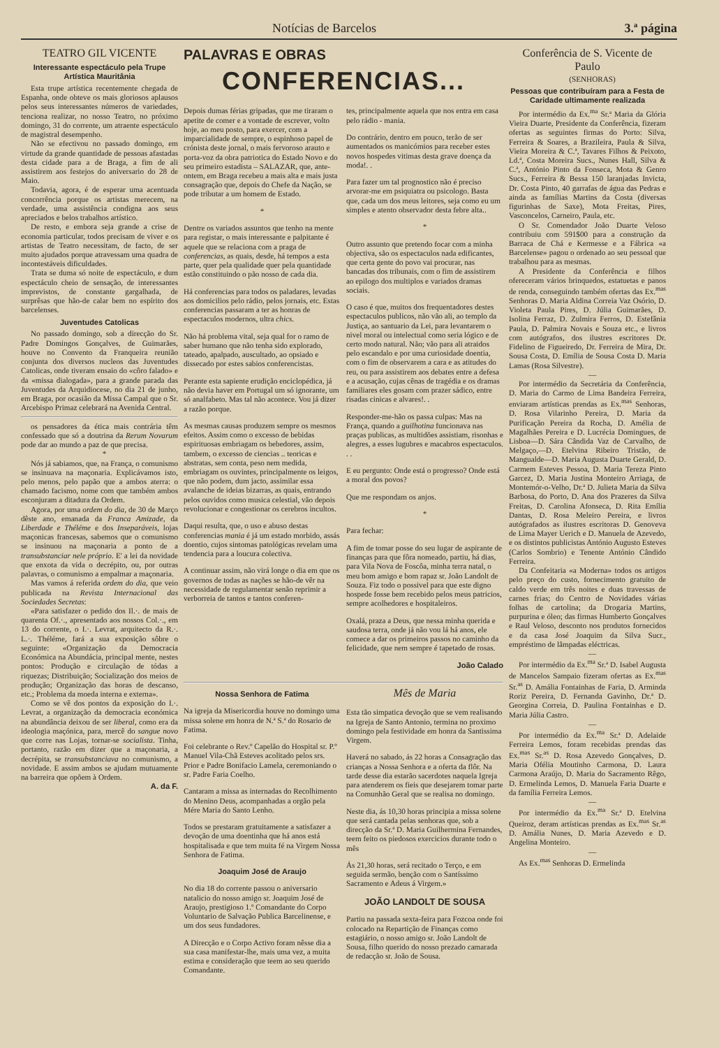Notícias de Barcelos 3.ª página
TEATRO GIL VICENTE
Interessante espectáculo pela Trupe Artística Mauritânia
Esta trupe artística recentemente chegada de Espanha, onde obteve os mais gloriosos aplausos pelos seus interessantes números de variedades, tenciona realizar, no nosso Teatro, no próximo domingo, 31 do corrente, um atraente espectáculo de magistral desempenho.
Não se efectivou no passado domingo, em virtude da grande quantidade de pessoas afastadas desta cidade para a de Braga, a fim de ali assistirem aos festejos do aniversario do 28 de Maio.
Todavia, agora, é de esperar uma acentuada concorrência porque os artistas merecem, na verdade, uma assistência condigna aos seus apreciados e belos trabalhos artístico.
De resto, e embora seja grande a crise de economia particular, todos precisam de viver e os artistas de Teatro necessitam, de facto, de ser muito ajudados porque atravessam uma quadra de incontestáveis dificuldades.
Trata se duma só noite de espectáculo, e dum espectáculo cheio de sensação, de interessantes imprevistos, de constante gargalhada, de surprêsas que hão-de calar bem no espírito dos barcelenses.
Juventudes Catolicas
No passado domingo, sob a direcção do Sr. Padre Domingos Gonçalves, de Guimarães, houve no Convento da Franqueira reunião conjunta dos diversos nucleos das Juventudes Catolicas, onde tiveram ensaio do «côro falado» e da «missa dialogada», para a grande parada das Juventudes da Arquidiocese, no dia 21 de junho, em Braga, por ocasião da Missa Campal que o Sr. Arcebispo Primaz celebrará na Avenida Central.
os pensadores da ética mais contrária têm confessado que só a doutrina da Rerum Novarum pode dar ao mundo a paz de que precisa.
*
Nós já sabiamos, que, na França, o comunismo se insinuava na maçonaria. Explicávamos isto, pelo menos, pelo papão que a ambos aterra: o chamado facismo, nome com que também ambos esconjuram a ditadura da Ordem.
Agora, por uma ordem do dia, de 30 de Março dêste ano, emanada da Franca Amizade, da Liberdade e Théléme e dos Inseparáveis, lojas maçonicas francesas, sabemos que o comunismo se insinuou na maçonaria a ponto de a transubstanciar nele próprio. E' a lei da novidade que enxota da vida o decrépito, ou, por outras palavras, o comunismo a empalmar a maçonaria.
Mas vamos á referida ordem do dia, que veio publicada na Revista Internacional das Sociedades Secretas:
«Para satisfazer o pedido dos Il.·. de mais de quarenta Of.·., apresentado aos nossos Col.·., em 13 do corrente, o I.·. Levrat, arquitecto da R.·. L.·. Théléme, fará a sua exposição sôbre o seguinte: «Organização da Democracia Económica na Abundácia, principal mente, nestes pontos: Produção e circulação de tódas a riquezas; Distribuição; Socialização dos meios de produção; Organização das horas de descanso, etc.; Problema da moeda interna e externa».
Como se vê dos pontos da exposição do I.·. Levrat, a organização da democracia económica na abundância deixou de ser liberal, como era da ideologia maçónica, para, mercê do sangue novo que corre nas Lojas, tornar-se socialista. Tinha, portanto, razão em dizer que a maçonaria, a decrépita, se transubstanciava no comunismo, a novidade. E assim ambos se ajudam mutuamente na barreira que opõem à Ordem.
A. da F.
PALAVRAS E OBRAS
CONFERENCIAS...
Depois dumas férias gripadas, que me tiraram o apetite de comer e a vontade de escrever, volto hoje, ao meu posto, para exercer, com a imparcialidade de sempre, o espinhoso papel de crónista deste jornal, o mais fervoroso arauto e porta-voz da obra patriotica do Estado Novo e do seu primeiro estadista – SALAZAR, que, ante-ontem, em Braga recebeu a mais alta e mais justa consagração que, depois do Chefe da Nação, se pode tributar a um homem de Estado.
*
Dentre os variados assuntos que tenho na mente para registar, o mais interessante e palpitante é aquele que se relaciona com a praga de conferencias, as quais, desde, há tempos a esta parte, quer pela qualidade quer pela quantidade estão constituindo o pão nosso de cada dia.
Há conferencias para todos os paladares, levadas aos domicilios pelo rádio, pelos jornais, etc. Estas conferencias passaram a ter as honras de espectaculos modernos, ultra chics.
Não há problema vital, seja qual for o ramo de saber humano que não tenha sido explorado, tateado, apalpado, auscultado, ao opsiado e dissecado por estes sabios conferencistas.
Perante esta sapiente erudição enciclopédica, já não devia haver em Portugal um só ignorante, um só analfabeto. Mas tal não acontece. Vou já dizer a razão porque.
As mesmas causas produzem sempre os mesmos efeitos. Assim como o excesso de bebidas espirituosas embriagam os bebedores, assim, tambem, o excesso de ciencias .. teoricas e abstratas, sem conta, peso nem medida, embriagam os ouvintes, principalmente os leigos, que não podem, dum jacto, assimilar essa avalanche de ideias bizarras, as quais, entrando pelos ouvidos como musica celestial, vão depois revolucionar e congestionar os cerebros incultos.
Daqui resulta, que, o uso e abuso destas conferencias mania é já um estado morbido, assás doentio, cujos sintomas patológicas revelam uma tendencia para a loucura colectiva.
A continuar assim, não virá longe o dia em que os governos de todas as nações se hão-de vêr na necessidade de regulamentar senão reprimir a verborreia de tantos e tantos conferen-
tes, principalmente aquela que nos entra em casa pelo rádio - mania.
Do contrário, dentro em pouco, terão de ser aumentados os manicómios para receber estes novos hospedes vitimas desta grave doença da moda!. .
Para fazer um tal prognostico não é preciso arvorar-me em psiquiatra ou psicologo. Basta que, cada um dos meus leitores, seja como eu um simples e atento observador desta febre alta..
*
Outro assunto que pretendo focar com a minha objectiva, são os espectaculos nada edificantes, que certa gente do povo vai procurar, nas bancadas dos tribunais, com o fim de assistirem ao epilogo dos multiplos e variados dramas sociais.
O caso é que, muitos dos frequentadores destes espectaculos publicos, não vão ali, ao templo da Justiça, ao santuario da Lei, para levantarem o nivel moral ou intelectual como seria lógico e de certo modo natural. Não; vão para ali atraidos pelo escandalo e por uma curiosidade doentia, com o fim de observarem a cara e as atitudes do reu, ou para assistirem aos debates entre a defesa e a acusação, cujas cênas de tragédia e os dramas familiares eles gosam com prazer sádico, entre risadas cinicas e alvares!. .
Responder-me-hão os passa culpas: Mas na França, quando a guilhotina funcionava nas praças publicas, as multidões assistiam, risonhas e alegres, a esses lugubres e macabros espectaculos. . .
E eu pergunto: Onde está o progresso? Onde está a moral dos povos?
Que me respondam os anjos.
*
Para fechar:
A fim de tomar posse do seu lugar de aspirante de finanças para que fôra nomeado, partiu, há dias, para Vila Nova de Foscôa, minha terra natal, o meu bom amigo e bom rapaz sr. João Landolt de Souza. Fiz todo o possivel para que este digno hospede fosse bem recebido pelos meus patricios, sempre acolhedores e hospitaleiros.
Oxalá, praza a Deus, que nessa minha querida e saudosa terra, onde já não vou lá há anos, ele comece a dar os primeiros passos no caminho da felicidade, que nem sempre é tapetado de rosas.
João Calado
Nossa Senhora de Fatima
Na igreja da Misericordia houve no domingo uma missa solene em honra de N.ª S.ª do Rosario de Fatima.
Foi celebrante o Rev.º Capelão do Hospital sr. P.º Manuel Vila-Chã Esteves acolitado pelos srs. Prior e Padre Bonifacio Lamela, ceremoniando o sr. Padre Faria Coelho.
Cantaram a missa as internadas do Recolhimento do Menino Deus, acompanhadas a orgão pela Mére Maria do Santo Lenho.
Todos se prestaram gratuitamente a satisfazer a devoção de uma doentinha que há anos está hospitalisada e que tem muita fé na Virgem Nossa Senhora de Fatima.
Joaquim José de Araujo
No dia 18 do corrente passou o aniversario natalicio do nosso amigo sr. Joaquim José de Araujo, prestigioso 1.º Comandante do Corpo Voluntario de Salvação Publica Barcelinense, e um dos seus fundadores.
A Direcção e o Corpo Activo foram nêsse dia a sua casa manifestar-lhe, mais uma vez, a muita estima e consideração que teem ao seu querido Comandante.
Mês de Maria
Esta tão simpatica devoção que se vem realisando na Igreja de Santo Antonio, termina no proximo domingo pela festividade em honra da Santissima Virgem.
Haverá no sabado, ás 22 horas a Consagração das crianças a Nossa Senhora e a oferta da flôr. Na tarde desse dia estarão sacerdotes naquela Igreja para atenderem os fieis que desejarem tomar parte na Comunhão Geral que se realisa no domingo.
Neste dia, ás 10,30 horas principia a missa solene que será cantada pelas senhoras que, sob a direcção da Sr.ª D. Maria Guilhermina Fernandes, teem feito os piedosos exercicios durante todo o mês
Ás 21,30 horas, será recitado o Terço, e em seguida sermão, benção com o Santíssimo Sacramento e Adeus á Virgem.»
JOÃO LANDOLT DE SOUSA
Partiu na passada sexta-feira para Fozcoa onde foi colocado na Repartição de Finanças como estagiário, o nosso amigo sr. João Landolt de Sousa, filho querido do nosso prezado camarada de redacção sr. João de Sousa.
Conferência de S. Vicente de Paulo
(SENHORAS)
Pessoas que contribuíram para a Festa de Caridade ultimamente realizada
Por intermédio da Ex.<sup>ma</sup> Sr.ª Maria da Glória Vieira Duarte, Presidente da Conferência, fizeram ofertas as seguintes firmas do Porto: Silva, Ferreira & Soares, a Brazileira, Paula & Silva, Vieira Moreira & C.ª, Tavares Filhos & Peixoto, Ld.ª, Costa Moreira Sucs., Nunes Hall, Silva & C.ª, António Pinto da Fonseca, Mota & Genro Sucs., Ferreira & Bessa 150 laranjadas Invicta, Dr. Costa Pinto, 40 garrafas de água das Pedras e ainda as famílias Martins da Costa (diversas figurinhas de Saxe), Mota Freitas, Pires, Vasconcelos, Carneiro, Paula, etc.
O Sr. Comendador João Duarte Veloso contribuiu com 591$00 para a construção da Barraca de Chá e Kermesse e a Fábrica «a Barcelense» pagou o ordenado ao seu pessoal que trabalhou para as mesmas.
A Presidente da Conferência e filhos ofereceram vários brinquedos, estatuetas e panos de renda, conseguindo também ofertas das Ex.<sup>mas</sup> Senhoras D. Maria Aldina Correia Vaz Osório, D. Violeta Paula Pires, D. Júlia Guimarães, D. Isolina Ferraz, D. Zulmira Ferros, D. Estefânia Paula, D. Palmira Novais e Souza etc., e livros com autógrafos, dos ilustres escritores Dr. Fidelino de Figueiredo, Dr. Ferreira de Mira, Dr. Sousa Costa, D. Emília de Sousa Costa D. Maria Lamas (Rosa Silvestre).
—
Por intermédio da Secretária da Conferência, D. Maria do Carmo de Lima Bandeira Ferreira, enviaram artísticas prendas as Ex.<sup>mas</sup> Senhoras, D. Rosa Vilarinho Pereira, D. Maria da Purificação Pereira da Rocha, D. Amélia de Magalhães Pereira e D. Lucrécia Domingues, de Lisboa—D. Sára Cândida Vaz de Carvalho, de Melgaço,—D. Etelvina Ribeiro Tristão, de Mangualde—D. Maria Augusta Duarte Gerald, D. Carmem Esteves Pessoa, D. Maria Tereza Pinto Garcez, D. Maria Justina Monteiro Arriaga, de Montemór-o-Velho, Dr.ª D. Julieta Maria da Silva Barbosa, do Porto, D. Ana dos Prazeres da Silva Freitas, D. Carolina Afonseca, D. Rita Emília Dantas, D. Rosa Meleiro Pereira, e livros autógrafados as ilustres escritoras D. Genoveva de Lima Mayer Uerich e D. Manuela de Azevedo, e os distintos publicistas António Augusto Esteves (Carlos Sombrio) e Tenente António Cândido Ferreira.
Da Confeitaria «a Moderna» todos os artigos pelo preço do custo, fornecimento gratuito de caldo verde em três noites e duas travessas de carnes frias; do Centro de Novidades várias folhas de cartolina; da Drogaria Martins, purpurina e óleo; das firmas Humberto Gonçalves e Raul Veloso, desconto nos produtos fornecidos e da casa José Joaquim da Silva Sucr., empréstimo de lâmpadas eléctricas.
—
Por intermédio da Ex.<sup>ma</sup> Sr.ª D. Isabel Augusta de Mancelos Sampaio fizeram ofertas as Ex.<sup>mas</sup> Sr.<sup>as</sup> D. Amália Fontainhas de Faria, D. Arminda Roriz Pereira, D. Fernanda Gavinho, Dr.ª D. Georgina Correia, D. Paulina Fontainhas e D. Maria Júlia Castro.
—
Por intermédio da Ex.<sup>ma</sup> Sr.ª D. Adelaide Ferreira Lemos, foram recebidas prendas das Ex.<sup>mas</sup> Sr.<sup>as</sup> D. Rosa Azevedo Gonçalves, D. Maria Ofélia Moutinho Carmona, D. Laura Carmona Araújo, D. Maria do Sacramento Rêgo, D. Ermelinda Lemos, D. Manuela Faria Duarte e da família Ferreira Lemos.
—
Por intermédio da Ex.<sup>ma</sup> Sr.ª D. Etelvina Queiroz, deram artísticas prendas as Ex.<sup>mas</sup> Sr.<sup>as</sup> D. Amália Nunes, D. Maria Azevedo e D. Angelina Monteiro.
—
As Ex.<sup>mas</sup> Senhoras D. Ermelinda